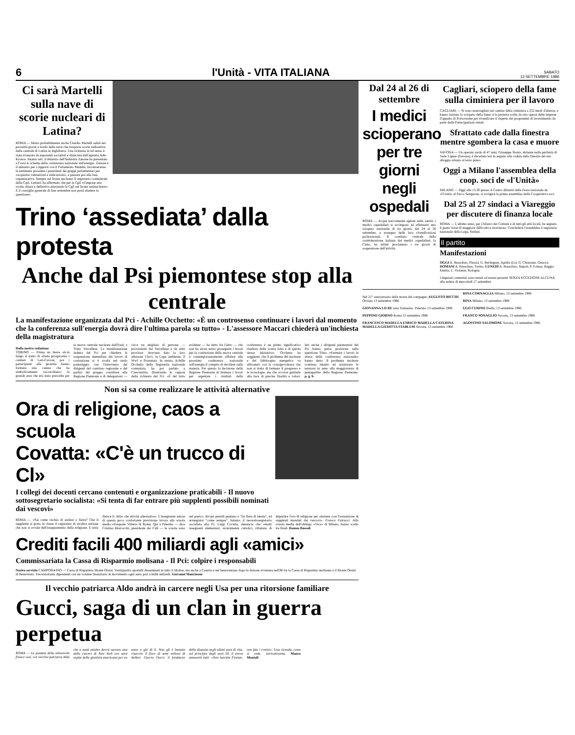6 l'Unità - VITA ITALIANA SABATO
13 SETTEMBRE 1986
Ci sarà Martelli sulla nave di scorie nucleari di Latina?
ROMA — Molto probabilmente anche Claudio Martelli salirà nei prossimi giorni a bordo della nave che trasporta scorie radioattive dalla centrale di Latina in Inghilterra. Una richiesta in tal senso è stata avanzata da esponenti socialisti e rilanciata dall'agenzia Adn-Kronos. Intanto ieri, il ministro dell'Industria Zanone ha presentato a Craxi lo schema della conferenza nazionale sull'energia. Zanone e il ministro per i rapporti con il Parlamento Mammì, incontreranno la settimana prossima i presidenti dei gruppi parlamentari per «acquisire valutazioni e indicazioni», e passare poi alla fase organizzativa. Sempre sul fronte nucleare, il segretario confederale della Cgil, Lettieri, ha affermato che per la Cgil «s'impone una svolta chiara e definitiva attestando la Cgil sul fronte antinucleare». E il consiglio generale di fine settembre non potrà eludere la questione».
Trino ‘assediata’ dalla protesta
Anche dal Psi piemontese stop alla centrale
La manifestazione organizzata dal Pci - Achille Occhetto: «È un controsenso continuare i lavori dal momento che la conferenza sull'energia dovrà dire l'ultima parola su tutto» - L'assessore Maccari chiederà un'inchiesta della magistratura
Dalla nostra redazione
TORINO — Prima un breve sit-in lungo il tratto di strada prospicente i cantieri di Leri-Cavour, poi i partecipanti alla protesta hanno formato una catena che ha simbolicamente «accerchiato» la grande area che era stata prescelta per la nuova centrale nucleare dell'Enel, a Trino Vercellese. La manifestazione indetta dal Pci per chiedere la sospensione immediata dei lavori di costruzione si è svolta nel tardo pomeriggio con l'intervento dei dirigenti del comitato regionale e del partito del gruppo consiliare alla Regione Piemonte e di delegazioni — circa un migliaio di persone — provenienti dal Vercellese e da altre province. Avevano dato la loro adesione l'Arci, la Lega ambiente, il Wwf e Pronatura. In serata, Achille Occhetto della Segreteria nazionale comunista, ha poi parlato a Crescentino, illustrando le ragioni della richiesta del Pci. «È del tutto evidente — ha detto fra l'altro — che non ha alcun senso proseguire i lavori per la costruzione della nuova centrale e contemporaneamente affidare alla prossima conferenza nazionale sull'energia il compito di decidere sulla materia. Per questo la decisione della Regione Piemonte di fermare i lavori per aspettare i risultati della conferenza è un primo significativo risultato della vostra lotta e di questa stessa iniziativa». Occhetto ha soggiunto che il problema del nucleare e del fabbisogno energetico va affrontato con la consapevolezza che non si tratta di fermare il progresso e le tecnologie, ma che occorre guidarle alla luce di precise finalità e valori. Ieri anche i dirigenti piemontesi del Psi hanno preso posizione sulla questione Trino. «Fermare i lavori in attesa della conferenza nazionale» hanno detto. Il problema nucleare continua intanto ad acutizzare le tensioni in seno alla maggioranza di pentapartito della Regione Piemonte. p. g. b.
Non si sa come realizzare le attività alternative
Ora di religione, caos a scuola
Covatta: «C'è un trucco di Cl»
I collegi dei docenti cercano contenuti e organizzazione praticabili - Il nuovo sottosegretario socialista: «Si tenta di far entrare più supplenti possibili nominati dai vescovi»
ROMA — «Sai come rischia di andare a finire? Che il supplente si porta in classe il ragazzino di un'altra sezione che non si avvale dell'insegnamento della religione. E tutto finisce lì. Altro che attività alternativa». L'insegnante autore di questa poco confortante previsione lavora alla scuola media «Pasquale Villari» di Roma. Qui a Palermo — dice Cristina Morrocchi, presidente dei Cidi — le scuole sono nel panico. Alcuni presidi puntano a "far finta di niente", ad arrangiarsi "come sempre". Intanto, il neosottosegretario socialista alla Pi, Luigi Covatta, denuncia che «molti insegnanti elementari, sicuramente cattolici, rifiutano di impartire l'ora di religione per ottenere così l'assunzione di supplenti mandati dai vescovi». Franca Falcucci. Alla scuola media dell'obbligo «Vico» di Milano, hanno scelto tre finali. Romeo Bassoli
Crediti facili 400 miliardi agli «amici»
Commissariata la Cassa di Risparmio molisana - Il Pci: colpire i responsabili
Nostro servizio CAMPOBASSO — Cassa di Risparmio Monte Orsini. Ventiquattro sportelli disseminati in tutto il Molise, ma anche a Caserta e nel beneventano dopo la fusione avvenuta nell'80 tra la Cassa di Risparmio molisana e il Monte Orsini di Benevento. Trecentottanta dipendenti con un volume finanziario in movimento ogni anno pari a mille miliardi. Giovanni Mancinone
Il vecchio patriarca Aldo andrà in carcere negli Usa per una ritorsione familiare
Gucci, saga di un clan in guerra perpetua
ROMA — La puntata della telenovela finisce così, col vecchio patriarca Aldo che a metà ottobre dovrà varcare una delle carceri di New York ove sarà ospite della giustizia americana per un anno o giù di lì. Non gli è bastato risarcire il fisco di sette milioni di dollari. Guccio Gucci, il fondatore della dinastia negli ultimi anni di vita, sul principio degli anni 50, il aveva ammoniti tutti: «Non lasciate Firenze, non fate i cretini». Una vicenda, come si vede, intricatissima. Mauro Montali
Dal 24 al 26 di settembre
I medici scioperano per tre giorni negli ospedali
ROMA — Acque nuovamente agitate nella sanità: i medici ospedalieri si accingono ad effettuare uno sciopero nazionale di tre giorni, dal 24 al 26 settembre, a sostegno delle loro rivendicazioni professionali. Il comitato centrale della confederazione italiana dei medici ospedalieri, la Cimo, ha infatti proclamato i tre giorni di sospensione dell'attività.
Cagliari, sciopero della fame sulla ciminiera per il lavoro
CAGLIARI — Si sono asserragliati sul camino della ciminiera a 252 metri d'altezza, e hanno iniziato lo sciopero della fame: è la protesta scelta da otto operai delle imprese d'appalto di Portovesme per rivendicare il rispetto dei programmi di investimento da parte delle Partecipazioni statali.
Sfrattato cade dalla finestra mentre sgombera la casa e muore
SAVONA — Un operaio sardo di 47 anni, Giuseppe Sionis, abitante nella periferia di Vado Ligure (Savona), è deceduto ieri in seguito alla caduta dalla finestra del suo alloggio situato al terzo piano.
Oggi a Milano l'assemblea della coop. soci de «l'Unità»
MILANO — Oggi alle 15,30 presso il Centro dibattiti della Festa nazionale de «l'Unità» al Parco Sempione, si svolgerà la prima assemblea della Cooperativa soci.
Dal 25 al 27 sindaci a Viareggio per discutere di finanza locale
ROMA — L'ultimo anno, per i bilanci dei Comuni e di tutti gli enti locali, ha segnato il punto forse di maggiore difficoltà e incertezza. Concluderà l'assemblea il segretario nazionale della Lega, Stefani.
Il partito
Manifestazioni
OGGI A. Bassolino, Pistoia; G. Berlinguer, Aprilia (Lt); G. Chiarante, Genova. DOMANI A. Bassolino, Torino. LUNEDÌ A. Bassolino, Napoli; P. Folena, Reggio Emilia; L. Violante, Bologna.
I deputati comunisti sono tenuti ad essere presenti SENZA ECCEZIONE ALCUNA alla seduta di mercoledì 17 settembre.
Nel 21° anniversario della morte del compagno AUGUSTO BICCHI Orvieto 13 settembre 1986
GIOVANNA LO RE nata Tomasino. Palermo 13 settembre 1986
PEPPINO GIORNO Roma 13 settembre 1986
FRANCESCO MADELLA ENRICO MADELLA CATERINA MADELLA GIUDITTA STABLUM Savona, 13 settembre 1986
RINA CORNAGLIA Milano, 13 settembre 1986
RINA Milano, 13 settembre 1986
UGO CURINO Biella, 13 settembre 1986
FRANCO SONAGLIO Savona, 13 settembre 1986
AGOSTINO SALOMONE Savona, 13 settembre 1986